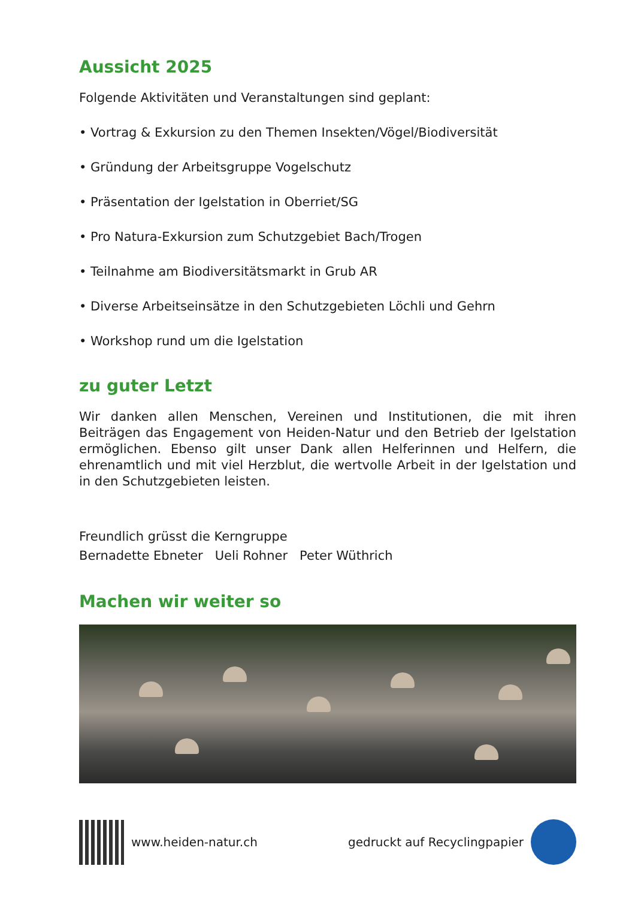Aussicht 2025
Folgende Aktivitäten und Veranstaltungen sind geplant:
• Vortrag & Exkursion zu den Themen Insekten/Vögel/Biodiversität
• Gründung der Arbeitsgruppe Vogelschutz
• Präsentation der Igelstation in Oberriet/SG
• Pro Natura-Exkursion zum Schutzgebiet Bach/Trogen
• Teilnahme am Biodiversitätsmarkt in Grub AR
• Diverse Arbeitseinsätze in den Schutzgebieten Löchli und Gehrn
• Workshop rund um die Igelstation
zu guter Letzt
Wir danken allen Menschen, Vereinen und Institutionen, die mit ihren Beiträgen das Engagement von Heiden-Natur und den Betrieb der Igelstation ermöglichen. Ebenso gilt unser Dank allen Helferinnen und Helfern, die ehrenamtlich und mit viel Herzblut, die wertvolle Arbeit in der Igelstation und in den Schutzgebieten leisten.
Freundlich grüsst die Kerngruppe
Bernadette Ebneter Ueli Rohner Peter Wüthrich
Machen wir weiter so
www.heiden-natur.ch gedruckt auf Recyclingpapier